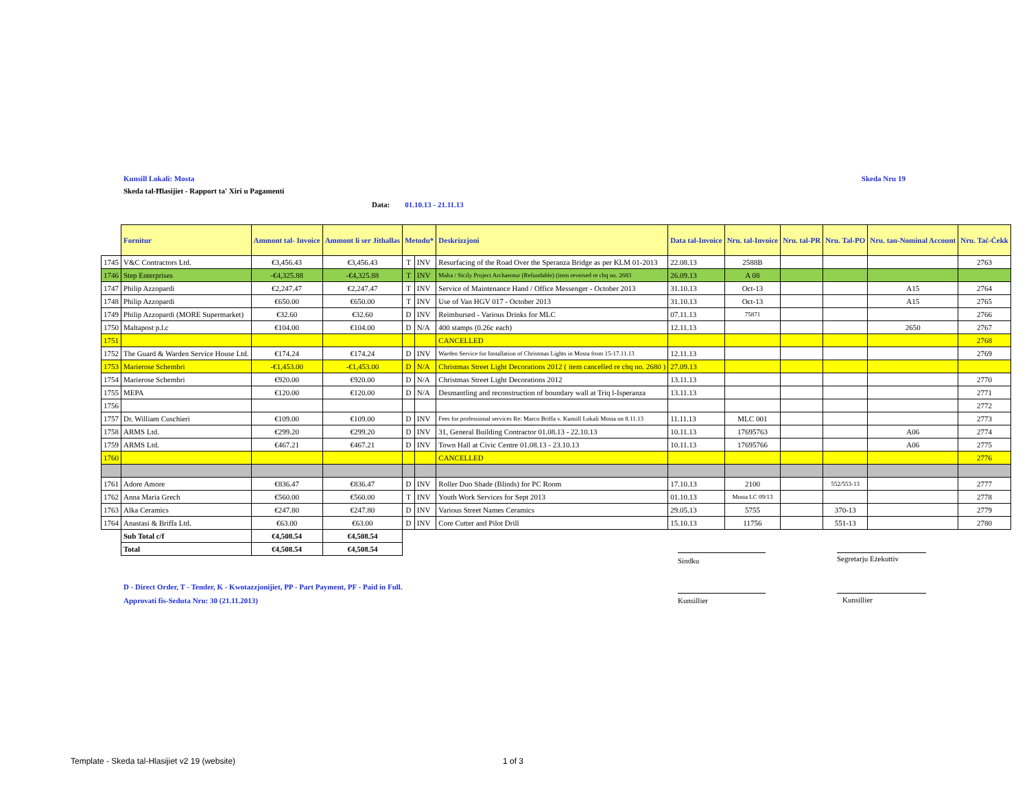Kunsill Lokali: Mosta Skeda Nru 19
Skeda tal-Ħlasijiet - Rapport ta' Xiri u Pagamenti
Data: 01.10.13 - 21.11.13
| | Fornitur | Ammont tal- Invoice | Ammont li ser Jithallas | Metodu* | | Deskrizzjoni | Data tal-Invoice | Nru. tal-Invoice | Nru. tal-PR | Nru. Tal-PO | Nru. tan-Nominal Account | Nru. Taċ-Ċekk |
| --- | --- | --- | --- | --- | --- | --- | --- | --- | --- | --- | --- | --- |
| 1745 | V&C Contractors Ltd. | €3,456.43 | €3,456.43 | T | INV | Resurfacing of the Road Over the Speranza Bridge as per KLM 01-2013 | 22.08.13 | 2588B | | | | 2763 |
| 1746 | Step Enterprises | -€4,325.88 | -€4,325.88 | T | INV | Malta / Sicily Project Archaeotur (Refundable) (item reversed re chq no. 2683 | 26.09.13 | A 08 | | | | |
| 1747 | Philip Azzopardi | €2,247.47 | €2,247.47 | T | INV | Service of Maintenance Hand / Office Messenger - October 2013 | 31.10.13 | Oct-13 | | | A15 | 2764 |
| 1748 | Philip Azzopardi | €650.00 | €650.00 | T | INV | Use of Van HGV 017 - October 2013 | 31.10.13 | Oct-13 | | | A15 | 2765 |
| 1749 | Philip Azzopardi (MORE Supermarket) | €32.60 | €32.60 | D | INV | Reimbursed - Various Drinks for MLC | 07.11.13 | 75871 | | | | 2766 |
| 1750 | Maltapost p.l.c | €104.00 | €104.00 | D | N/A | 400 stamps (0.26c each) | 12.11.13 | | | | 2650 | 2767 |
| 1751 | | | | | | CANCELLED | | | | | | 2768 |
| 1752 | The Guard & Warden Service House Ltd. | €174.24 | €174.24 | D | INV | Warden Service for Installation of Christmas Lights in Mosta from 15-17.11.13 | 12.11.13 | | | | | 2769 |
| 1753 | Marierose Schembri | -€1,453.00 | -€1,453.00 | D | N/A | Christmas Street Light Decorations 2012 ( item cancelled re chq no. 2680 ) | 27.09.13 | | | | | |
| 1754 | Marierose Schembri | €920.00 | €920.00 | D | N/A | Christmas Street Light Decorations 2012 | 13.11.13 | | | | | 2770 |
| 1755 | MEPA | €120.00 | €120.00 | D | N/A | Desmantling and reconstruction of boundary wall at Triq l-Isperanza | 13.11.13 | | | | | 2771 |
| 1756 | | | | | | | | | | | | 2772 |
| 1757 | Dr. William Cuschieri | €109.00 | €109.00 | D | INV | Fees for professional services Re: Marco Briffa v. Kunsill Lokali Mosta on 8.11.13 | 11.11.13 | MLC 001 | | | | 2773 |
| 1758 | ARMS Ltd. | €299.20 | €299.20 | D | INV | 31, General Building Contractor 01.08.13 - 22.10.13 | 10.11.13 | 17695763 | | | A06 | 2774 |
| 1759 | ARMS Ltd. | €467.21 | €467.21 | D | INV | Town Hall at Civic Centre 01.08.13 - 23.10.13 | 10.11.13 | 17695766 | | | A06 | 2775 |
| 1760 | | | | | | CANCELLED | | | | | | 2776 |
| 1761 | Adore Amore | €836.47 | €836.47 | D | INV | Roller Duo Shade (Blinds) for PC Room | 17.10.13 | 2100 | | 552/553-13 | | 2777 |
| 1762 | Anna Maria Grech | €560.00 | €560.00 | T | INV | Youth Work Services for Sept 2013 | 01.10.13 | Mosta LC 09/13 | | | | 2778 |
| 1763 | Alka Ceramics | €247.80 | €247.80 | D | INV | Various Street Names Ceramics | 29.05.13 | 5755 | | 370-13 | | 2779 |
| 1764 | Anastasi & Briffa Ltd. | €63.00 | €63.00 | D | INV | Core Cutter and Pilot Drill | 15.10.13 | 11756 | | 551-13 | | 2780 |
| | Sub Total c/f | €4,508.54 | €4,508.54 | | | | | | | | | |
| | Total | €4,508.54 | €4,508.54 | | | | | | | | | |
Sindku
Segretarju Eżekuttiv
D - Direct Order, T - Tender, K - Kwotazzjonijiet, PP - Part Payment, PF - Paid in Full.
Approvati fis-Seduta Nru: 30 (21.11.2013)
Kunsillier Kunsillier
Template - Skeda tal-Hlasijiet v2 19 (website)
1 of 3